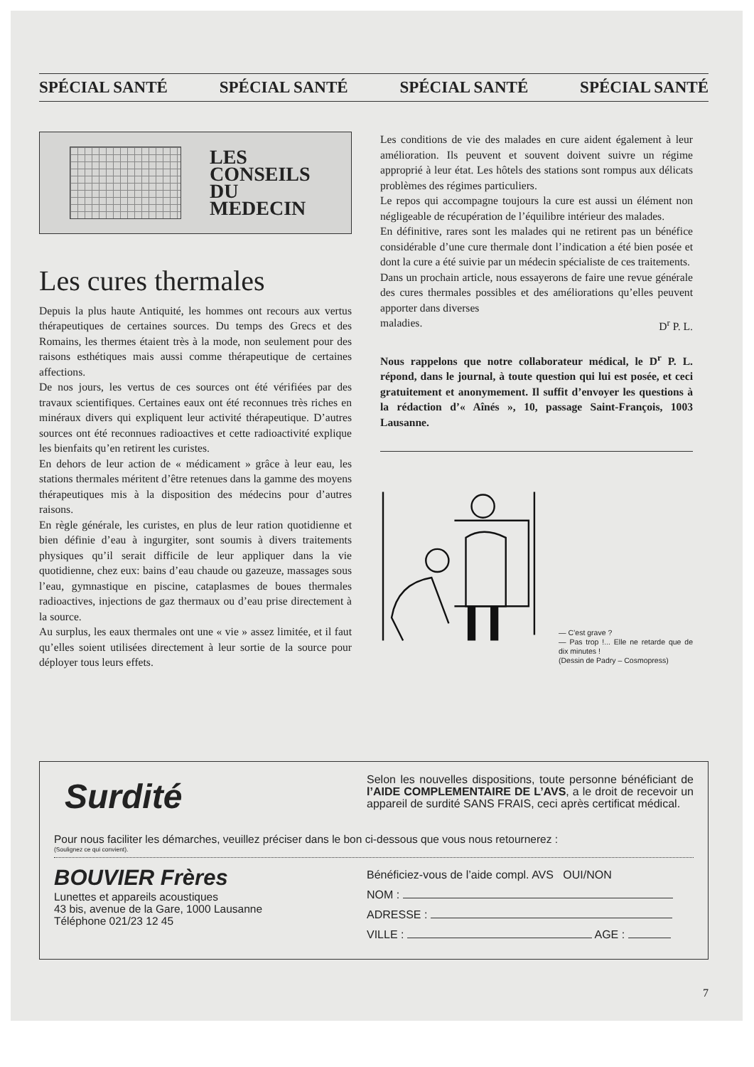SPÉCIAL SANTÉ SPÉCIAL SANTÉ SPÉCIAL SANTÉ SPÉCIAL SANTÉ
LES
CONSEILS
DU
MEDECIN
Les cures thermales
Depuis la plus haute Antiquité, les hommes ont recours aux vertus thérapeutiques de certaines sources. Du temps des Grecs et des Romains, les thermes étaient très à la mode, non seulement pour des raisons esthétiques mais aussi comme thérapeutique de certaines affections.
De nos jours, les vertus de ces sources ont été vérifiées par des travaux scientifiques. Certaines eaux ont été reconnues très riches en minéraux divers qui expliquent leur activité thérapeutique. D’autres sources ont été reconnues radioactives et cette radioactivité explique les bienfaits qu’en retirent les curistes.
En dehors de leur action de « médicament » grâce à leur eau, les stations thermales méritent d’être retenues dans la gamme des moyens thérapeutiques mis à la disposition des médecins pour d’autres raisons.
En règle générale, les curistes, en plus de leur ration quotidienne et bien définie d’eau à ingurgiter, sont soumis à divers traitements physiques qu’il serait difficile de leur appliquer dans la vie quotidienne, chez eux: bains d’eau chaude ou gazeuze, massages sous l’eau, gymnastique en piscine, cataplasmes de boues thermales radioactives, injections de gaz thermaux ou d’eau prise directement à la source.
Au surplus, les eaux thermales ont une « vie » assez limitée, et il faut qu’elles soient utilisées directement à leur sortie de la source pour déployer tous leurs effets.
Les conditions de vie des malades en cure aident également à leur amélioration. Ils peuvent et souvent doivent suivre un régime approprié à leur état. Les hôtels des stations sont rompus aux délicats problèmes des régimes particuliers.
Le repos qui accompagne toujours la cure est aussi un élément non négligeable de récupération de l’équilibre intérieur des malades.
En définitive, rares sont les malades qui ne retirent pas un bénéfice considérable d’une cure thermale dont l’indication a été bien posée et dont la cure a été suivie par un médecin spécialiste de ces traitements.
Dans un prochain article, nous essayerons de faire une revue générale des cures thermales possibles et des améliorations qu’elles peuvent apporter dans diverses
maladies. D<sup>r</sup> P. L.
Nous rappelons que notre collaborateur médical, le D<sup>r</sup> P. L. répond, dans le journal, à toute question qui lui est posée, et ceci gratuitement et anonymement. Il suffit d’envoyer les questions à la rédaction d’« Aînés », 10, passage Saint-François, 1003 Lausanne.
— C’est grave ?
— Pas trop !... Elle ne retarde que de dix minutes !
(Dessin de Padry – Cosmopress)
Surdité
Selon les nouvelles dispositions, toute personne bénéficiant de l’AIDE COMPLEMENTAIRE DE L’AVS, a le droit de recevoir un appareil de surdité SANS FRAIS, ceci après certificat médical.
Pour nous faciliter les démarches, veuillez préciser dans le bon ci-dessous que vous nous retournerez :
(Soulignez ce qui convient).
BOUVIER Frères
Lunettes et appareils acoustiques
43 bis, avenue de la Gare, 1000 Lausanne
Téléphone 021/23 12 45
Bénéficiez-vous de l’aide compl. AVS OUI/NON
NOM :
ADRESSE :
VILLE : AGE :
7